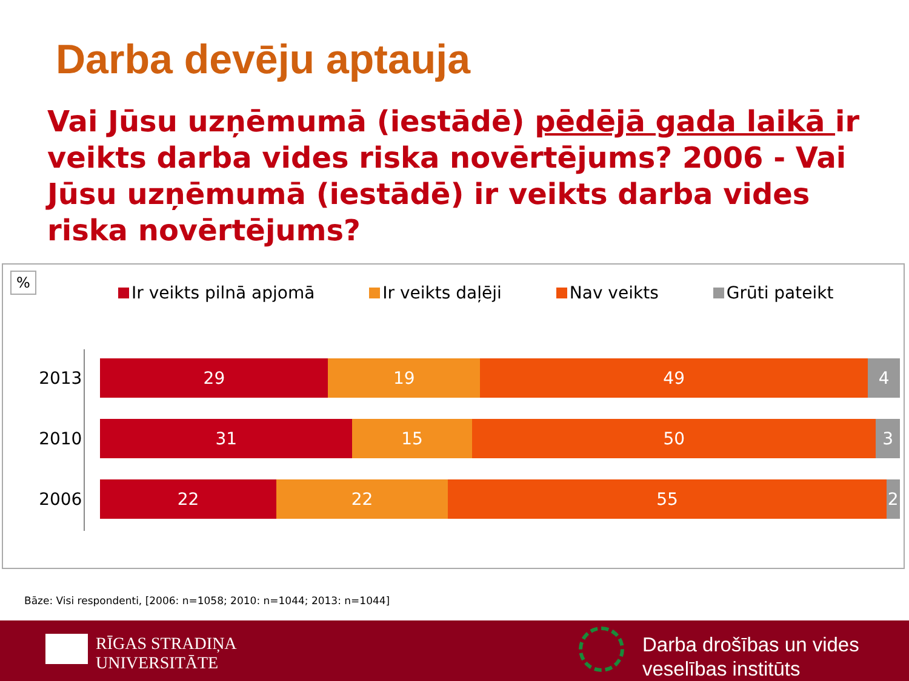Darba devēju aptauja
Vai Jūsu uzņēmumā (iestādē) pēdējā gada laikā ir veikts darba vides riska novērtējums? 2006 - Vai Jūsu uzņēmumā (iestādē) ir veikts darba vides riska novērtējums?
%
Ir veikts pilnā apjomā Ir veikts daļēji Nav veikts Grūti pateikt
2013
29 19 49 4
2010
31 15 50 3
2006
22 22 55 2
Bāze: Visi respondenti, [2006: n=1058; 2010: n=1044; 2013: n=1044]
RĪGAS STRADIŅA
UNIVERSITĀTE
Darba drošības un vides
veselības institūts